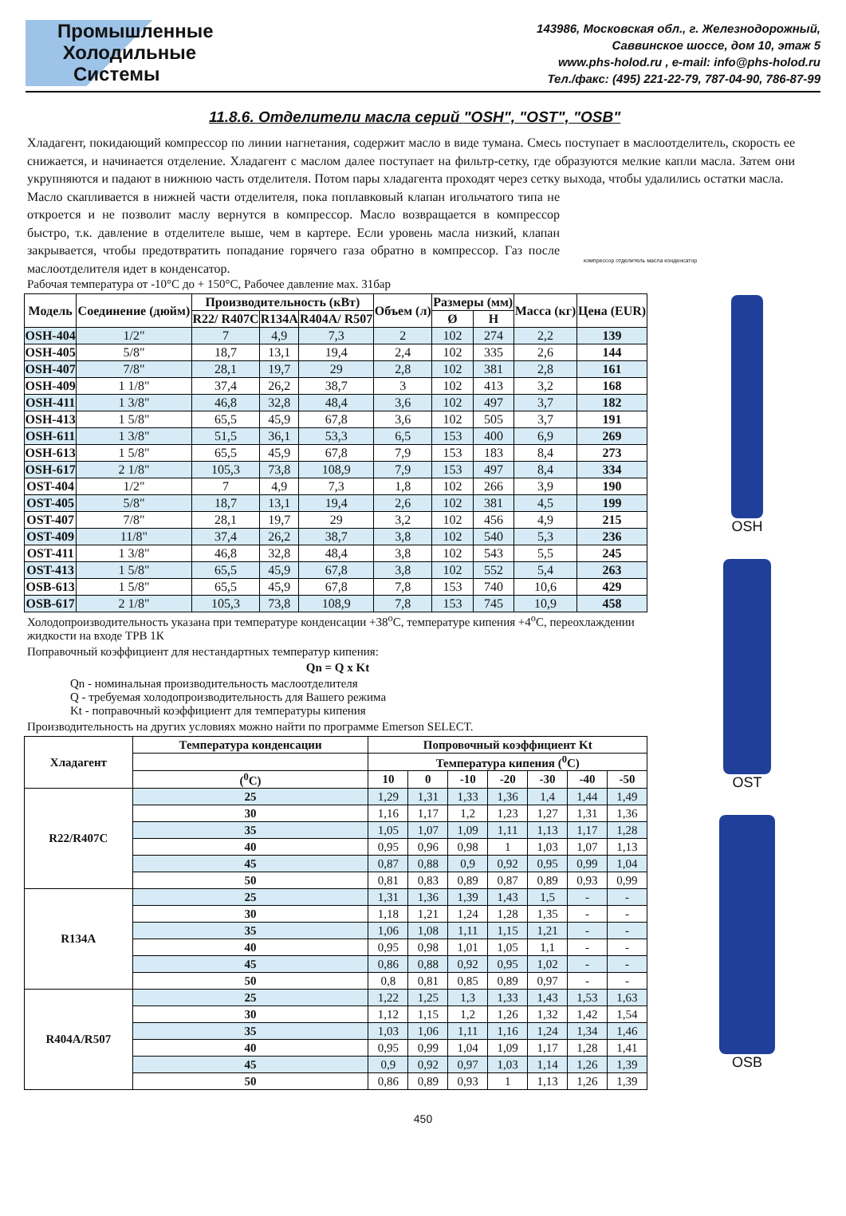Промышленные
Холодильные
Системы
143986, Московская обл., г. Железнодорожный,
Саввинское шоссе, дом 10, этаж 5
www.phs-holod.ru , e-mail: info@phs-holod.ru
Тел./факс: (495) 221-22-79, 787-04-90, 786-87-99
11.8.6. Отделители масла серий "OSH", "OST", "OSB"
Хладагент, покидающий компрессор по линии нагнетания, содержит масло в виде тумана. Смесь поступает в маслоотделитель, скорость ее снижается, и начинается отделение. Хладагент с маслом далее поступает на фильтр-сетку, где образуются мелкие капли масла. Затем они укрупняются и падают в нижнюю часть отделителя. Потом пары хладагента проходят через сетку выхода, чтобы удалились остатки масла.
Масло скапливается в нижней части отделителя, пока поплавковый клапан игольчатого типа не откроется и не позволит маслу вернутся в компрессор. Масло возвращается в компрессор быстро, т.к. давление в отделителе выше, чем в картере. Если уровень масла низкий, клапан закрывается, чтобы предотвратить попадание горячего газа обратно в компрессор. Газ после маслоотделителя идет в конденсатор.
компрессор отделитель масла конденсатор
Рабочая температура от -10°С до + 150°С, Рабочее давление мах. 31бар
| Модель | Соединение (дюйм) | Производительность (кВт) | | | Объем (л) | Размеры (мм) | | Масса (кг) | Цена (EUR) |
| --- | --- | --- | --- | --- | --- | --- | --- | --- | --- |
| | | R22/ R407C | R134A | R404A/ R507 | | Ø | H | | |
| OSH-404 | 1/2" | 7 | 4,9 | 7,3 | 2 | 102 | 274 | 2,2 | 139 |
| OSH-405 | 5/8" | 18,7 | 13,1 | 19,4 | 2,4 | 102 | 335 | 2,6 | 144 |
| OSH-407 | 7/8" | 28,1 | 19,7 | 29 | 2,8 | 102 | 381 | 2,8 | 161 |
| OSH-409 | 1 1/8" | 37,4 | 26,2 | 38,7 | 3 | 102 | 413 | 3,2 | 168 |
| OSH-411 | 1 3/8" | 46,8 | 32,8 | 48,4 | 3,6 | 102 | 497 | 3,7 | 182 |
| OSH-413 | 1 5/8" | 65,5 | 45,9 | 67,8 | 3,6 | 102 | 505 | 3,7 | 191 |
| OSH-611 | 1 3/8" | 51,5 | 36,1 | 53,3 | 6,5 | 153 | 400 | 6,9 | 269 |
| OSH-613 | 1 5/8" | 65,5 | 45,9 | 67,8 | 7,9 | 153 | 183 | 8,4 | 273 |
| OSH-617 | 2 1/8" | 105,3 | 73,8 | 108,9 | 7,9 | 153 | 497 | 8,4 | 334 |
| OST-404 | 1/2" | 7 | 4,9 | 7,3 | 1,8 | 102 | 266 | 3,9 | 190 |
| OST-405 | 5/8" | 18,7 | 13,1 | 19,4 | 2,6 | 102 | 381 | 4,5 | 199 |
| OST-407 | 7/8" | 28,1 | 19,7 | 29 | 3,2 | 102 | 456 | 4,9 | 215 |
| OST-409 | 11/8" | 37,4 | 26,2 | 38,7 | 3,8 | 102 | 540 | 5,3 | 236 |
| OST-411 | 1 3/8" | 46,8 | 32,8 | 48,4 | 3,8 | 102 | 543 | 5,5 | 245 |
| OST-413 | 1 5/8" | 65,5 | 45,9 | 67,8 | 3,8 | 102 | 552 | 5,4 | 263 |
| OSB-613 | 1 5/8" | 65,5 | 45,9 | 67,8 | 7,8 | 153 | 740 | 10,6 | 429 |
| OSB-617 | 2 1/8" | 105,3 | 73,8 | 108,9 | 7,8 | 153 | 745 | 10,9 | 458 |
Холодопроизводительность указана при температуре конденсации +38<sup>о</sup>С, температуре кипения +4<sup>о</sup>С, переохлаждении жидкости на входе ТРВ 1К
Поправочный коэффициент для нестандартных температур кипения:
Qn = Q x Kt
Qn - номинальная производительность маслоотделителя
Q - требуемая холодопроизводительность для Вашего режима
Kt - поправочный коэффициент для температуры кипения
Производительность на других условиях можно найти по программе Emerson SELECT.
| Хладагент | Температура конденсации | Попровочный коэффициент Kt | | | | | | |
| --- | --- | --- | --- | --- | --- | --- | --- | --- |
| | | Температура кипения (<sup>0</sup>С) | | | | | | |
| | (<sup>0</sup>С) | 10 | 0 | -10 | -20 | -30 | -40 | -50 |
| R22/R407C | 25 | 1,29 | 1,31 | 1,33 | 1,36 | 1,4 | 1,44 | 1,49 |
| | 30 | 1,16 | 1,17 | 1,2 | 1,23 | 1,27 | 1,31 | 1,36 |
| | 35 | 1,05 | 1,07 | 1,09 | 1,11 | 1,13 | 1,17 | 1,28 |
| | 40 | 0,95 | 0,96 | 0,98 | 1 | 1,03 | 1,07 | 1,13 |
| | 45 | 0,87 | 0,88 | 0,9 | 0,92 | 0,95 | 0,99 | 1,04 |
| | 50 | 0,81 | 0,83 | 0,89 | 0,87 | 0,89 | 0,93 | 0,99 |
| R134A | 25 | 1,31 | 1,36 | 1,39 | 1,43 | 1,5 | - | - |
| | 30 | 1,18 | 1,21 | 1,24 | 1,28 | 1,35 | - | - |
| | 35 | 1,06 | 1,08 | 1,11 | 1,15 | 1,21 | - | - |
| | 40 | 0,95 | 0,98 | 1,01 | 1,05 | 1,1 | - | - |
| | 45 | 0,86 | 0,88 | 0,92 | 0,95 | 1,02 | - | - |
| | 50 | 0,8 | 0,81 | 0,85 | 0,89 | 0,97 | - | - |
| R404A/R507 | 25 | 1,22 | 1,25 | 1,3 | 1,33 | 1,43 | 1,53 | 1,63 |
| | 30 | 1,12 | 1,15 | 1,2 | 1,26 | 1,32 | 1,42 | 1,54 |
| | 35 | 1,03 | 1,06 | 1,11 | 1,16 | 1,24 | 1,34 | 1,46 |
| | 40 | 0,95 | 0,99 | 1,04 | 1,09 | 1,17 | 1,28 | 1,41 |
| | 45 | 0,9 | 0,92 | 0,97 | 1,03 | 1,14 | 1,26 | 1,39 |
| | 50 | 0,86 | 0,89 | 0,93 | 1 | 1,13 | 1,26 | 1,39 |
OSH
OST
OSB
450